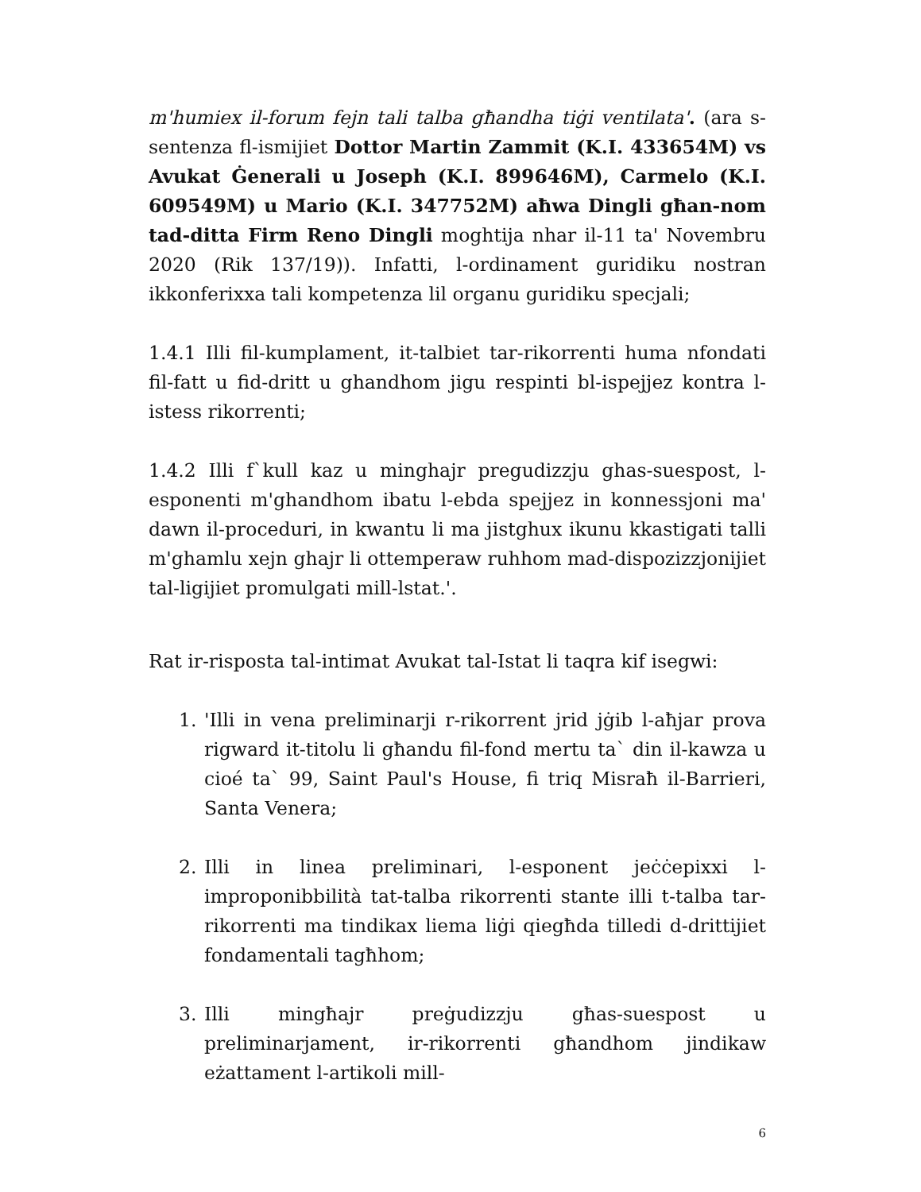m'humiex il-forum fejn tali talba għandha tiġi ventilata'. (ara s-sentenza fl-ismijiet Dottor Martin Zammit (K.I. 433654M) vs Avukat Ġenerali u Joseph (K.I. 899646M), Carmelo (K.I. 609549M) u Mario (K.I. 347752M) aħwa Dingli għan-nom tad-ditta Firm Reno Dingli moghtija nhar il-11 ta' Novembru 2020 (Rik 137/19)). Infatti, l-ordinament guridiku nostran ikkonferixxa tali kompetenza lil organu guridiku specjali;
1.4.1 Illi fil-kumplament, it-talbiet tar-rikorrenti huma nfondati fil-fatt u fid-dritt u ghandhom jigu respinti bl-ispejjez kontra l-istess rikorrenti;
1.4.2 Illi f`kull kaz u minghajr pregudizzju ghas-suespost, l-esponenti m'ghandhom ibatu l-ebda spejjez in konnessjoni ma' dawn il-proceduri, in kwantu li ma jistghux ikunu kkastigati talli m'ghamlu xejn ghajr li ottemperaw ruhhom mad-dispozizzjonijiet tal-ligijiet promulgati mill-lstat.'.
Rat ir-risposta tal-intimat Avukat tal-Istat li taqra kif isegwi:
1. 'Illi in vena preliminarji r-rikorrent jrid jġib l-aħjar prova rigward it-titolu li għandu fil-fond mertu ta` din il-kawza u cioé ta` 99, Saint Paul's House, fi triq Misraħ il-Barrieri, Santa Venera;
2. Illi in linea preliminari, l-esponent jeċċepixxi l-improponibbilità tat-talba rikorrenti stante illi t-talba tar-rikorrenti ma tindikax liema liġi qiegħda tilledi d-drittijiet fondamentali tagħhom;
3. Illi mingħajr preġudizzju għas-suespost u preliminarjament, ir-rikorrenti għandhom jindikaw eżattament l-artikoli mill-
6